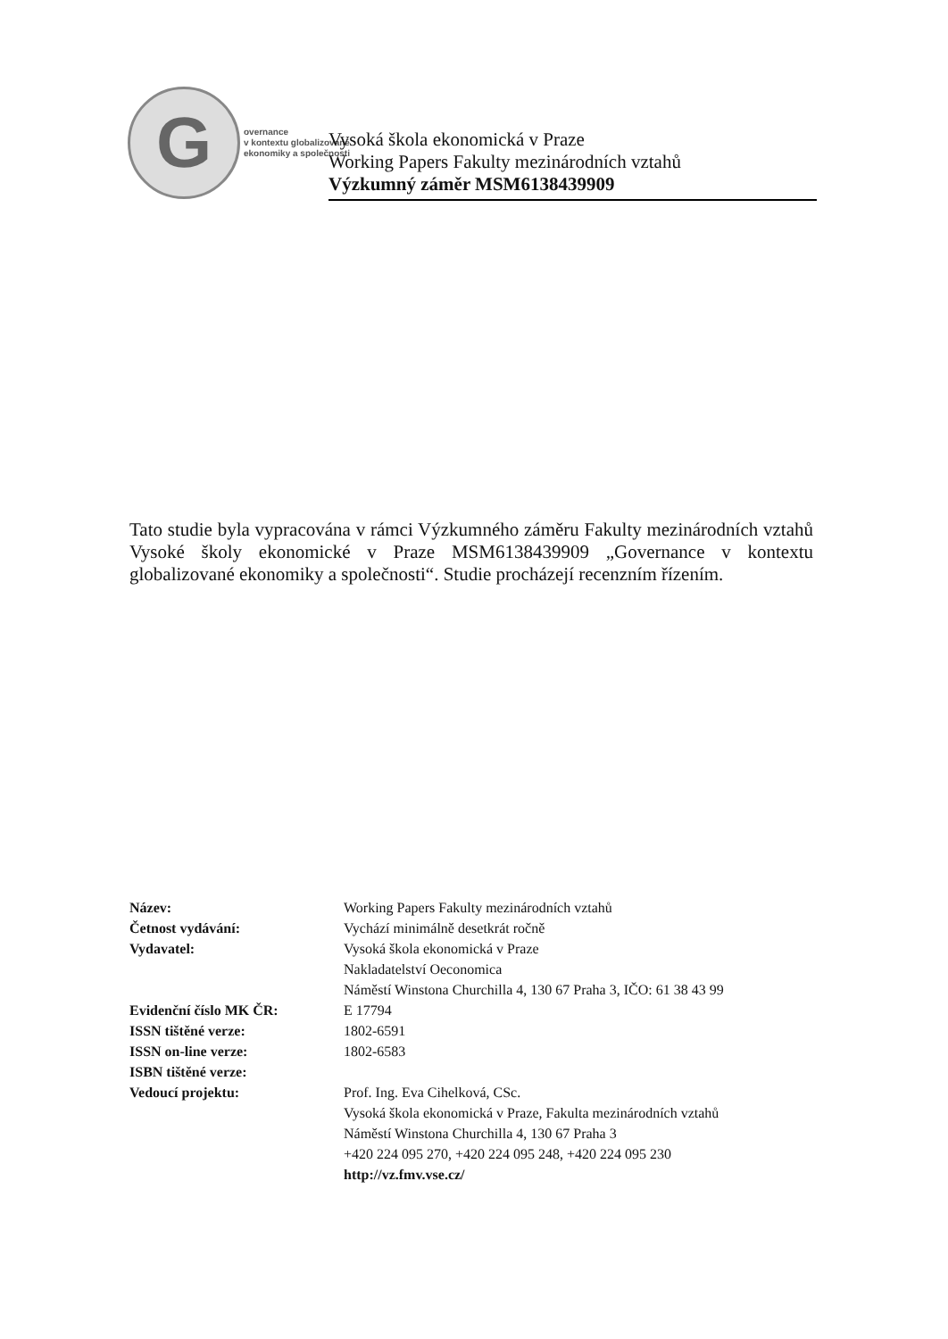G
overnance
v kontextu globalizované
ekonomiky a společnosti
Vysoká škola ekonomická v Praze
Working Papers Fakulty mezinárodních vztahů
Výzkumný záměr MSM6138439909
Tato studie byla vypracována v rámci Výzkumného záměru Fakulty mezinárodních vztahů Vysoké školy ekonomické v Praze MSM6138439909 „Governance v kontextu globalizované ekonomiky a společnosti“. Studie procházejí recenzním řízením.
| Název: | Working Papers Fakulty mezinárodních vztahů |
| Četnost vydávání: | Vychází minimálně desetkrát ročně |
| Vydavatel: | Vysoká škola ekonomická v Praze Nakladatelství Oeconomica Náměstí Winstona Churchilla 4, 130 67 Praha 3, IČO: 61 38 43 99 |
| Evidenční číslo MK ČR: | E 17794 |
| ISSN tištěné verze: | 1802-6591 |
| ISSN on-line verze: | 1802-6583 |
| ISBN tištěné verze: | |
| Vedoucí projektu: | Prof. Ing. Eva Cihelková, CSc. Vysoká škola ekonomická v Praze, Fakulta mezinárodních vztahů Náměstí Winstona Churchilla 4, 130 67 Praha 3 +420 224 095 270, +420 224 095 248, +420 224 095 230 http://vz.fmv.vse.cz/ |